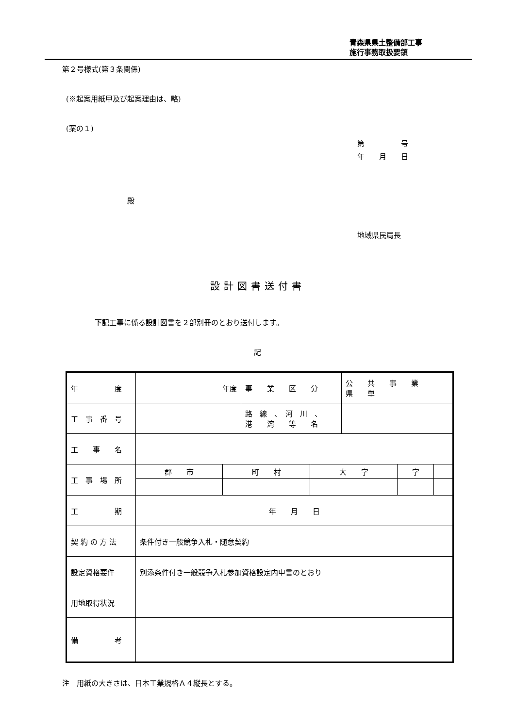青森県県土整備部工事
施行事務取扱要領
第２号様式(第３条関係)
(※起案用紙甲及び起案理由は、略)
(案の１)
第　　　　　号
年　　月　　日
殿
地域県民局長
設計図書送付書
下記工事に係る設計図書を２部別冊のとおり送付します。
記
| 年 度 | 年度 | 事 業 区 分 | 公 共 事 業 県 単 |
| 工 事 番 号 | | 路 線 、 河 川 、 港 湾 等 名 | |
| 工 事 名 | | | |
| 工 事 場 所 | / 郡 市 / 町 村 / 大 字 / 字 / / | | |
| 工 期 | 年 月 日 | | |
| 契 約 の 方 法 | 条件付き一般競争入札・随意契約 | | |
| 設定資格要件 | 別添条件付き一般競争入札参加資格設定内申書のとおり | | |
| 用地取得状況 | | | |
| 備 考 | | | |
注　用紙の大きさは、日本工業規格Ａ４縦長とする。